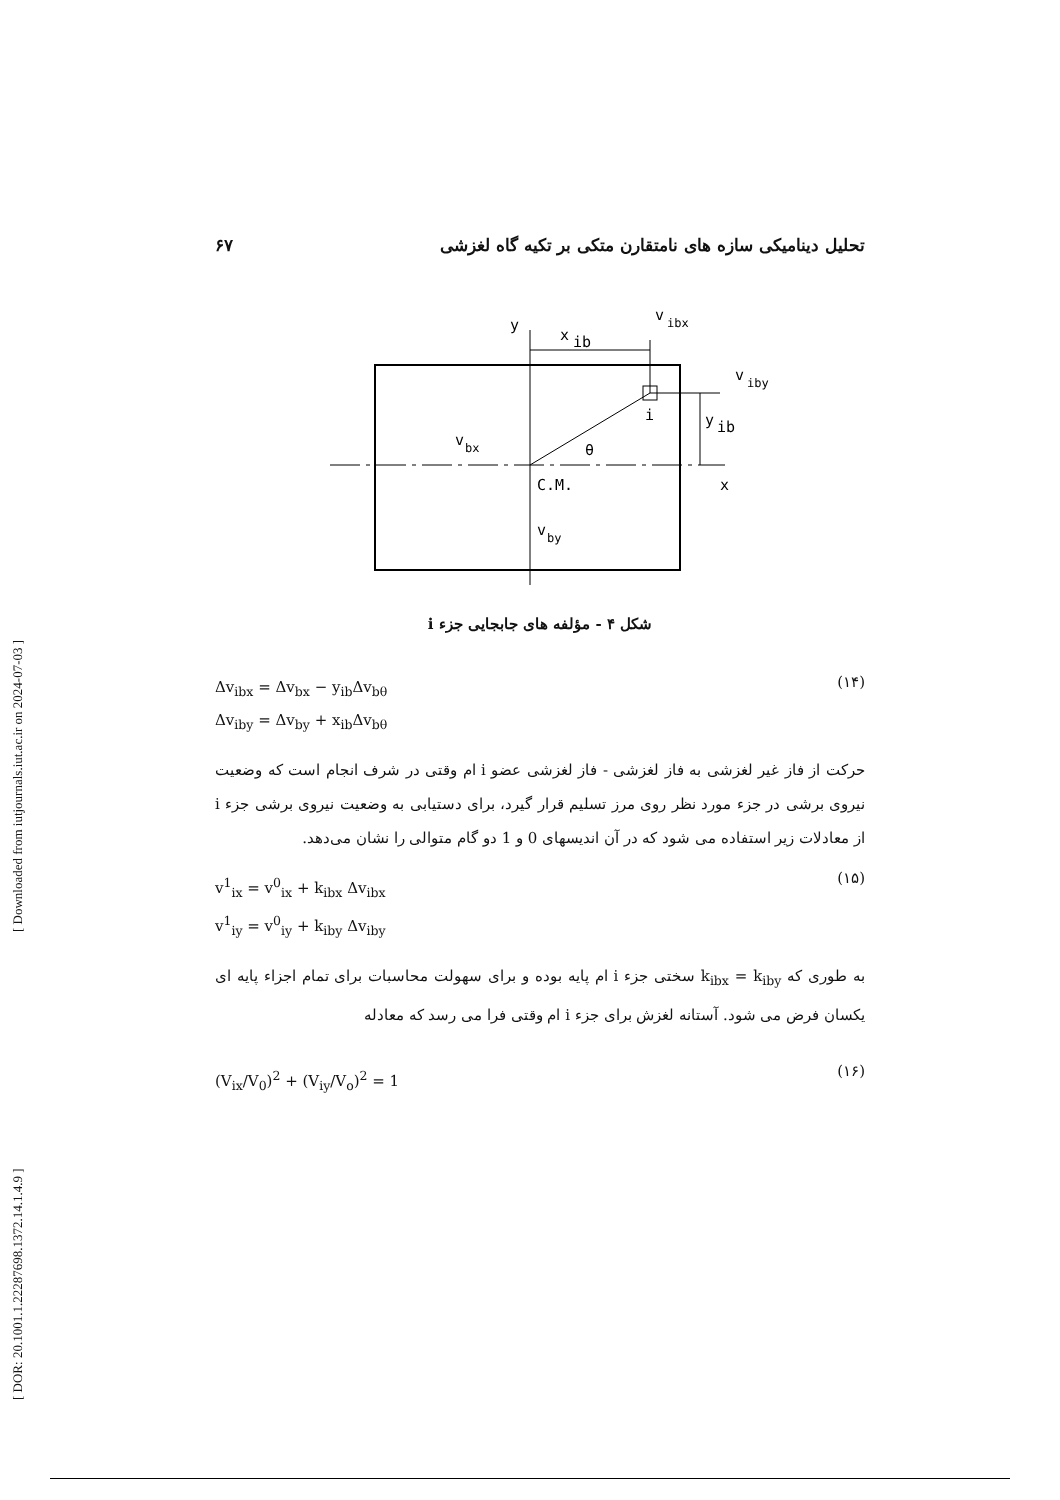[ DOR: 20.1001.1.22287698.1372.14.1.4.9 ] [ Downloaded from iutjournals.iut.ac.ir on 2024-07-03 ]
تحلیل دینامیکی سازه های نامتقارن متکی بر تکیه گاه لغزشی ۶۷
y
v
ibx
x
ib
v
iby
i
y
ib
v
bx
θ
x
C.M.
v
by
شکل ۴ - مؤلفه های جابجایی جزء i
Δv<sub>ibx</sub> = Δv<sub>bx</sub> − y<sub>ib</sub>Δv<sub>bθ</sub>
Δv<sub>iby</sub> = Δv<sub>by</sub> + x<sub>ib</sub>Δv<sub>bθ</sub>
(۱۴)
حرکت از فاز غیر لغزشی به فاز لغزشی - فاز لغزشی عضو i ام وقتی در شرف انجام است که وضعیت نیروی برشی در جزء مورد نظر روی مرز تسلیم قرار گیرد، برای دستیابی به وضعیت نیروی برشی جزء i از معادلات زیر استفاده می شود که در آن اندیسهای 0 و 1 دو گام متوالی را نشان می‌دهد.
v<sup>1</sup><sub>ix</sub> = v<sup>0</sup><sub>ix</sub> + k<sub>ibx</sub> Δv<sub>ibx</sub>
v<sup>1</sup><sub>iy</sub> = v<sup>0</sup><sub>iy</sub> + k<sub>iby</sub> Δv<sub>iby</sub>
(۱۵)
به طوری که k<sub>ibx</sub> = k<sub>iby</sub> سختی جزء i ام پایه بوده و برای سهولت محاسبات برای تمام اجزاء پایه ای یکسان فرض می شود. آستانه لغزش برای جزء i ام وقتی فرا می رسد که معادله
(V<sub>ix</sub>/V<sub>0</sub>)<sup>2</sup> + (V<sub>iy</sub>/V<sub>o</sub>)<sup>2</sup> = 1
(۱۶)